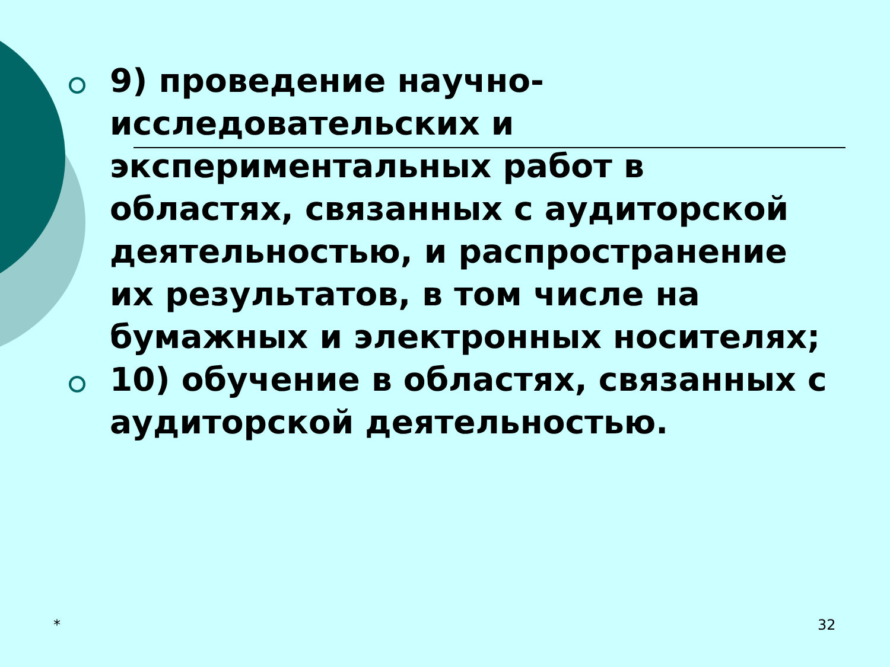9) проведение научно-исследовательских и экспериментальных работ в областях, связанных с аудиторской деятельностью, и распространение их результатов, в том числе на бумажных и электронных носителях;
10) обучение в областях, связанных с аудиторской деятельностью.
* 32